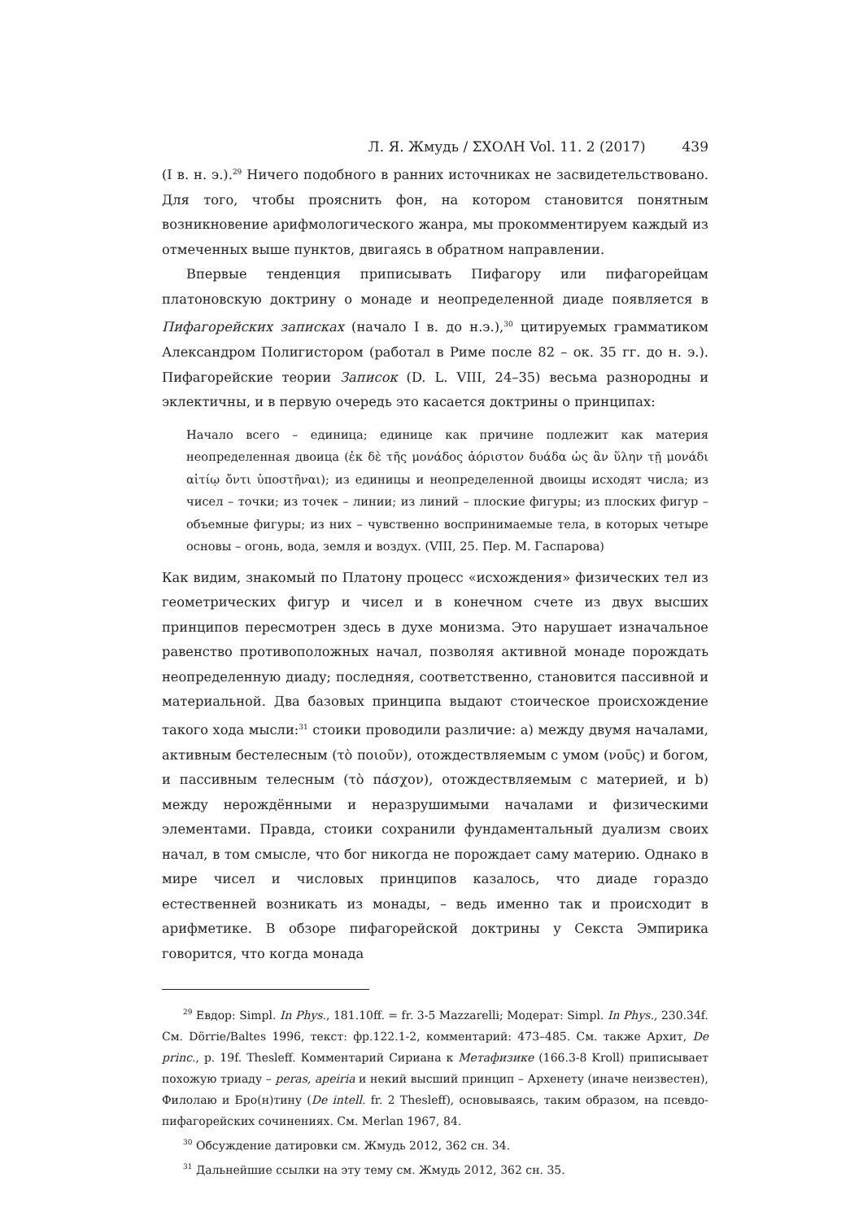Л. Я. Жмудь / ΣΧΟΛΗ Vol. 11. 2 (2017) 439
(I в. н. э.).<sup>29</sup> Ничего подобного в ранних источниках не засвидетельствовано. Для того, чтобы прояснить фон, на котором становится понятным возникновение арифмологического жанра, мы прокомментируем каждый из отмеченных выше пунктов, двигаясь в обратном направлении.
Впервые тенденция приписывать Пифагору или пифагорейцам платоновскую доктрину о монаде и неопределенной диаде появляется в Пифагорейских записках (начало I в. до н.э.),<sup>30</sup> цитируемых грамматиком Александром Полигистором (работал в Риме после 82 – ок. 35 гг. до н. э.). Пифагорейские теории Записок (D. L. VIII, 24–35) весьма разнородны и эклектичны, и в первую очередь это касается доктрины о принципах:
Начало всего – единица; единице как причине подлежит как материя неопределенная двоица (ἐκ δὲ τῆς μονάδος ἀόριστον δυάδα ὡς ἂν ὕλην τῇ μονάδι αἰτίῳ ὄντι ὑποστῆναι); из единицы и неопределенной двоицы исходят числа; из чисел – точки; из точек – линии; из линий – плоские фигуры; из плоских фигур – объемные фигуры; из них – чувственно воспринимаемые тела, в которых четыре основы – огонь, вода, земля и воздух. (VIII, 25. Пер. М. Гаспарова)
Как видим, знакомый по Платону процесс «исхождения» физических тел из геометрических фигур и чисел и в конечном счете из двух высших принципов пересмотрен здесь в духе монизма. Это нарушает изначальное равенство противоположных начал, позволяя активной монаде порождать неопределенную диаду; последняя, соответственно, становится пассивной и материальной. Два базовых принципа выдают стоическое происхождение такого хода мысли:<sup>31</sup> стоики проводили различие: a) между двумя началами, активным бестелесным (τὸ ποιοῦν), отождествляемым с умом (νοῦς) и богом, и пассивным телесным (τὸ πάσχον), отождествляемым с материей, и b) между нерождёнными и неразрушимыми началами и физическими элементами. Правда, стоики сохранили фундаментальный дуализм своих начал, в том смысле, что бог никогда не порождает саму материю. Однако в мире чисел и числовых принципов казалось, что диаде гораздо естественней возникать из монады, – ведь именно так и происходит в арифметике. В обзоре пифагорейской доктрины у Секста Эмпирика говорится, что когда монада
<sup>29</sup> Евдор: Simpl. In Phys., 181.10ff. = fr. 3-5 Mazzarelli; Модерат: Simpl. In Phys., 230.34f. См. Dörrie/Baltes 1996, текст: фр.122.1-2, комментарий: 473–485. См. также Архит, De princ., p. 19f. Thesleff. Комментарий Сириана к Метафизике (166.3-8 Kroll) приписывает похожую триаду – peras, apeiria и некий высший принцип – Архенету (иначе неизвестен), Филолаю и Бро(н)тину (De intell. fr. 2 Thesleff), основываясь, таким образом, на псевдо-пифагорейских сочинениях. См. Merlan 1967, 84.
<sup>30</sup> Обсуждение датировки см. Жмудь 2012, 362 сн. 34.
<sup>31</sup> Дальнейшие ссылки на эту тему см. Жмудь 2012, 362 сн. 35.